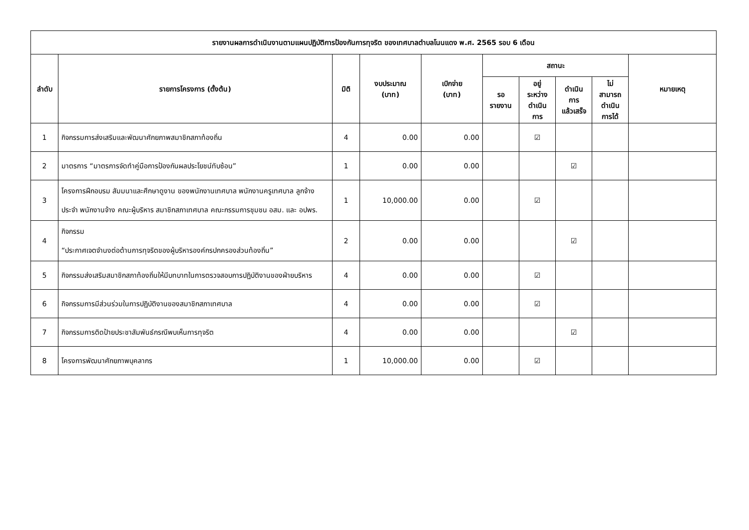| รายงานผลการดำเนินงานตามแผนปฏิบัติการป้องกันการทุจริต ของเทศบาลตำบลโนนแดง พ.ศ. 2565 รอบ 6 เดือน | | | | | | | | | |
| --- | --- | --- | --- | --- | --- | --- | --- | --- | --- |
| ลำดับ | รายการโครงการ (ตั้งต้น) | มิติ | งบประมาณ (บาท) | เบิกจ่าย (บาท) | สถานะ | | | | หมายเหตุ |
| | | | | | รอ รายงาน | อยู่ ระหว่าง ดำเนิน การ | ดำเนิน การ แล้วเสร็จ | ไม่ สามารถ ดำเนิน การได้ | |
| 1 | กิจกรรมการส่งเสริมและพัฒนาศักยภาพสมาชิกสภาท้องถิ่น | 4 | 0.00 | 0.00 | | ☑ | | | |
| 2 | มาตรการ “มาตรการจัดทำคู่มือการป้องกันผลประโยชน์ทับซ้อน” | 1 | 0.00 | 0.00 | | | ☑ | | |
| 3 | โครงการฝึกอบรม สัมมนาและศึกษาดูงาน ของพนักงานเทศบาล พนักงานครูเทศบาล ลูกจ้างประจำ พนักงานจ้าง คณะผู้บริหาร สมาชิกสภาเทศบาล คณะกรรมการชุมชน อสม. และ อปพร. | 1 | 10,000.00 | 0.00 | | ☑ | | | |
| 4 | กิจกรรม “ประกาศเจตจำนงต่อต้านการทุจริตของผู้บริหารองค์กรปกครองส่วนท้องถิ่น” | 2 | 0.00 | 0.00 | | | ☑ | | |
| 5 | กิจกรรมส่งเสริมสมาชิกสภาท้องถิ่นให้มีบทบาทในการตรวจสอบการปฏิบัติงานของฝ่ายบริหาร | 4 | 0.00 | 0.00 | | ☑ | | | |
| 6 | กิจกรรมการมีส่วนร่วมในการปฏิบัติงานของสมาชิกสภาเทศบาล | 4 | 0.00 | 0.00 | | ☑ | | | |
| 7 | กิจกรรมการติดป้ายประชาสัมพันธ์กรณีพบเห็นการทุจริต | 4 | 0.00 | 0.00 | | | ☑ | | |
| 8 | โครงการพัฒนาศักยภาพบุคลากร | 1 | 10,000.00 | 0.00 | | ☑ | | | |